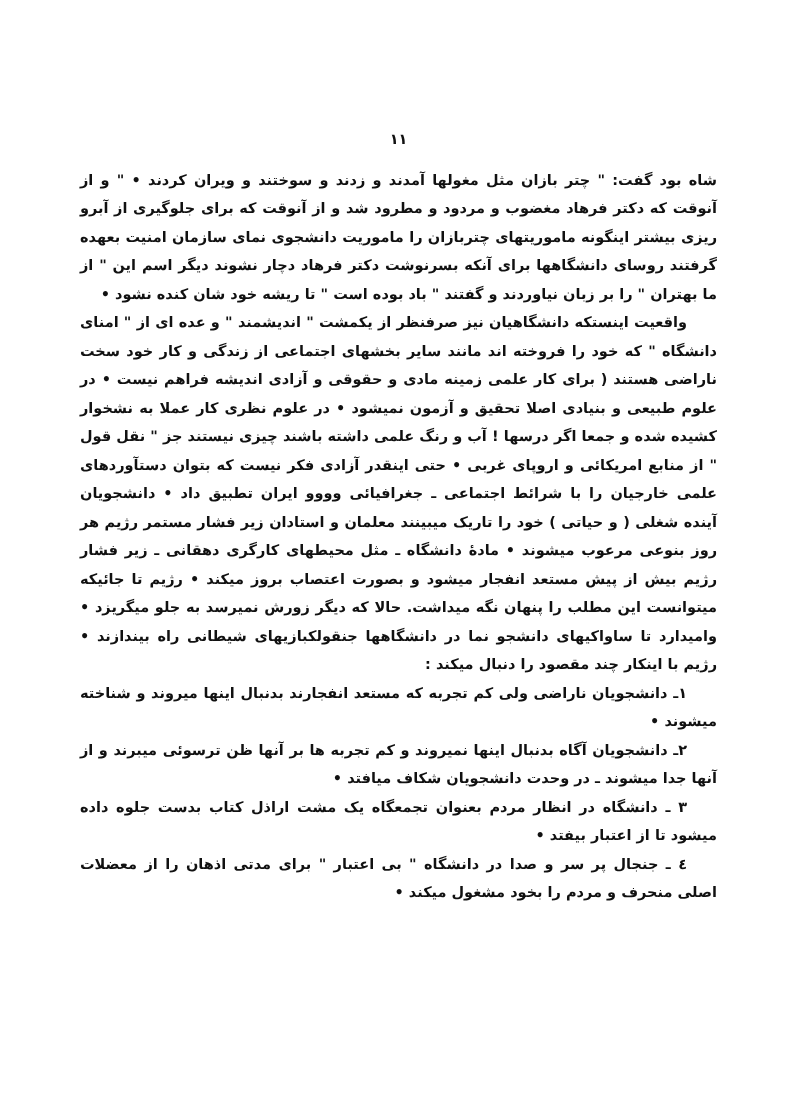١١
شاه بود گفت: " چتر بازان مثل مغولها آمدند و زدند و سوختند و ویران کردند • " و از آنوقت که دکتر فرهاد مغضوب و مردود و مطرود شد و از آنوقت که برای جلوگیری از آبرو ریزی بیشتر اینگونه ماموریتهای چتربازان را ماموریت دانشجوی نمای سازمان امنیت بعهده گرفتند روسای دانشگاهها برای آنکه بسرنوشت دکتر فرهاد دچار نشوند دیگر اسم این " از ما بهتران " را بر زبان نیاوردند و گفتند " باد بوده است " تا ریشه خود شان کنده نشود •
واقعیت اینستکه دانشگاهیان نیز صرفنظر از یکمشت " اندیشمند " و عده ای از " امنای دانشگاه " که خود را فروخته اند مانند سایر بخشهای اجتماعی از زندگی و کار خود سخت ناراضی هستند ( برای کار علمی زمینه مادی و حقوقی و آزادی اندیشه فراهم نیست • در علوم طبیعی و بنیادی اصلا تحقیق و آزمون نمیشود • در علوم نظری کار عملا به نشخوار کشیده شده و جمعا اگر درسها ! آب و رنگ علمی داشته باشند چیزی نیستند جز " نقل قول " از منابع امریکائی و اروپای غربی • حتی اینقدر آزادی فکر نیست که بتوان دستآوردهای علمی خارجیان را با شرائط اجتماعی ـ جغرافیائی وووو ایران تطبیق داد • دانشجویان آینده شغلی ( و حیاتی ) خود را تاریک میبینند معلمان و استادان زیر فشار مستمر رژیم هر روز بنوعی مرعوب میشوند • مادهٔ دانشگاه ـ مثل محیطهای کارگری دهقانی ـ زیر فشار رژیم بیش از پیش مستعد انفجار میشود و بصورت اعتصاب بروز میکند • رژیم تا جائیکه میتوانست این مطلب را پنهان نگه میداشت. حالا که دیگر زورش نمیرسد به جلو میگریزد • وامیدارد تا ساواکیهای دانشجو نما در دانشگاهها جنقولکبازیهای شیطانی راه بیندازند • رژیم با اینکار چند مقصود را دنبال میکند :
١ـ دانشجویان ناراضی ولی کم تجربه که مستعد انفجارند بدنبال اینها میروند و شناخته میشوند •
٢ـ دانشجویان آگاه بدنبال اینها نمیروند و کم تجربه ها بر آنها ظن ترسوئی میبرند و از آنها جدا میشوند ـ در وحدت دانشجویان شکاف میافتد •
٣ ـ دانشگاه در انظار مردم بعنوان تجمعگاه یک مشت اراذل کتاب بدست جلوه داده میشود تا از اعتبار بیفتد •
٤ ـ جنجال پر سر و صدا در دانشگاه " بی اعتبار " برای مدتی اذهان را از معضلات اصلی منحرف و مردم را بخود مشغول میکند •